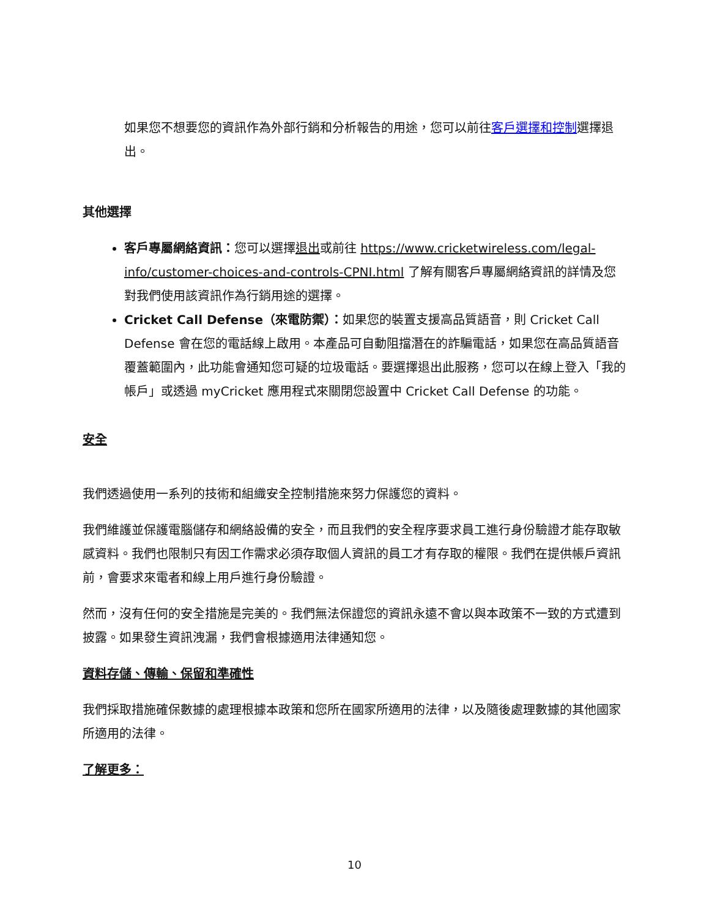如果您不想要您的資訊作為外部行銷和分析報告的用途，您可以前往客戶選擇和控制選擇退出。
其他選擇
客戶專屬網絡資訊：您可以選擇退出或前往 https://www.cricketwireless.com/legal-info/customer-choices-and-controls-CPNI.html 了解有關客戶專屬網絡資訊的詳情及您對我們使用該資訊作為行銷用途的選擇。
Cricket Call Defense（來電防禦）：如果您的裝置支援高品質語音，則 Cricket Call Defense 會在您的電話線上啟用。本產品可自動阻擋潛在的詐騙電話，如果您在高品質語音覆蓋範圍內，此功能會通知您可疑的垃圾電話。要選擇退出此服務，您可以在線上登入「我的帳戶」或透過 myCricket 應用程式來關閉您設置中 Cricket Call Defense 的功能。
安全
我們透過使用一系列的技術和組織安全控制措施來努力保護您的資料。
我們維護並保護電腦儲存和網絡設備的安全，而且我們的安全程序要求員工進行身份驗證才能存取敏感資料。我們也限制只有因工作需求必須存取個人資訊的員工才有存取的權限。我們在提供帳戶資訊前，會要求來電者和線上用戶進行身份驗證。
然而，沒有任何的安全措施是完美的。我們無法保證您的資訊永遠不會以與本政策不一致的方式遭到披露。如果發生資訊洩漏，我們會根據適用法律通知您。
資料存儲、傳輸、保留和準確性
我們採取措施確保數據的處理根據本政策和您所在國家所適用的法律，以及隨後處理數據的其他國家所適用的法律。
了解更多：
10